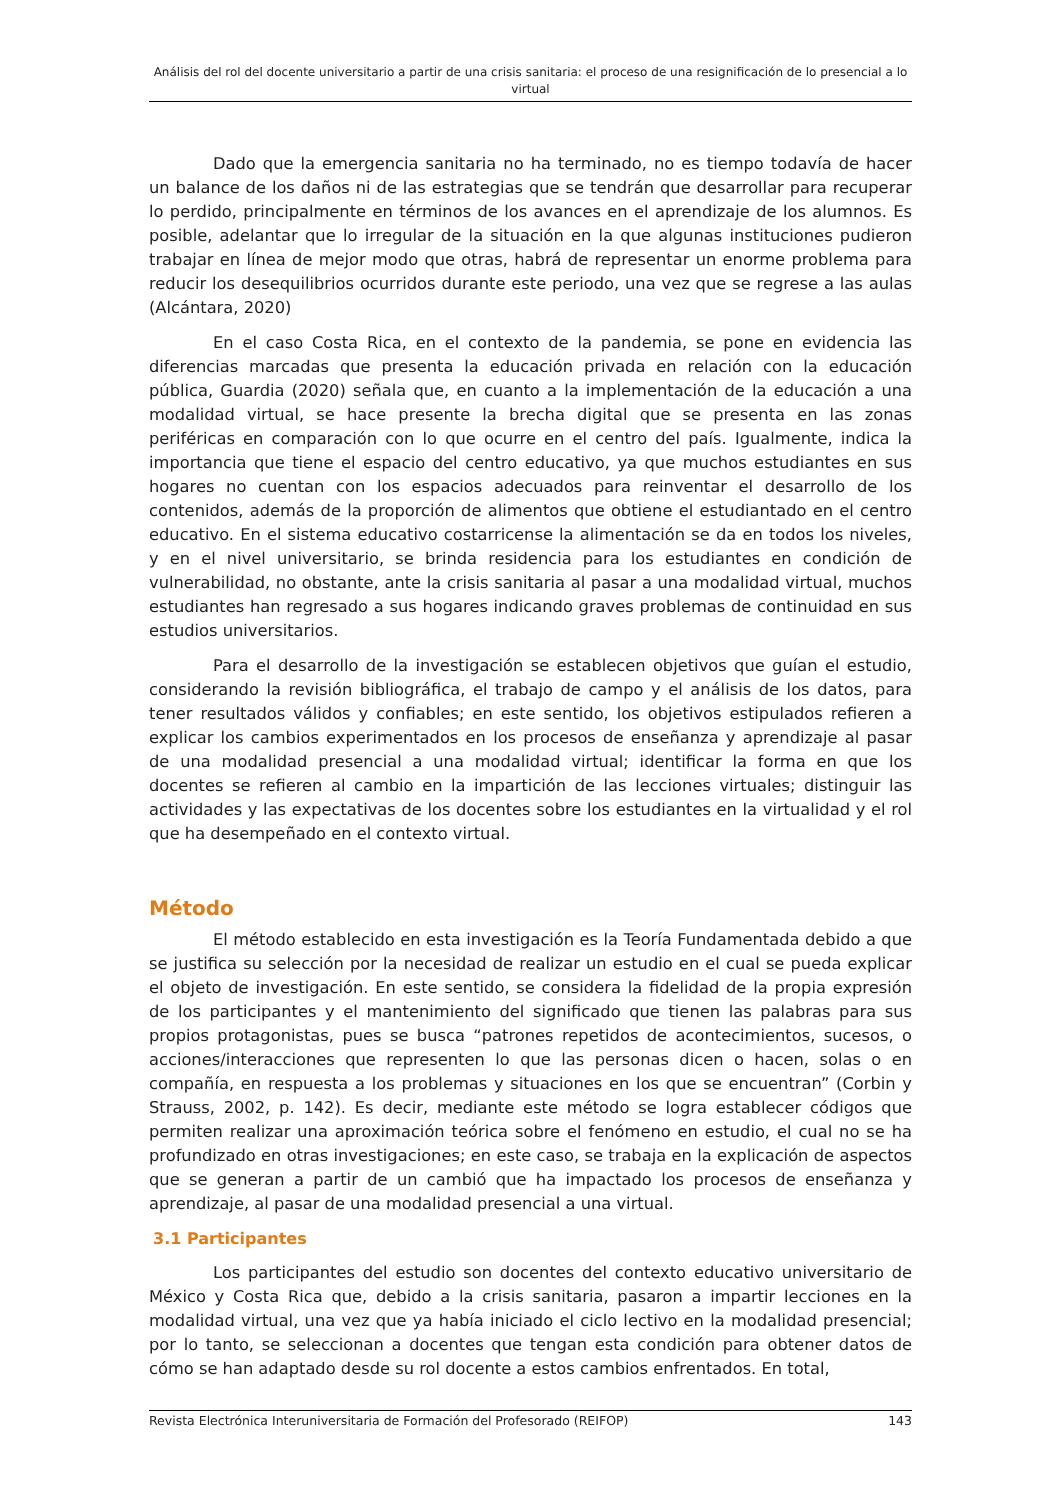Análisis del rol del docente universitario a partir de una crisis sanitaria: el proceso de una resignificación de lo presencial a lo virtual
Dado que la emergencia sanitaria no ha terminado, no es tiempo todavía de hacer un balance de los daños ni de las estrategias que se tendrán que desarrollar para recuperar lo perdido, principalmente en términos de los avances en el aprendizaje de los alumnos. Es posible, adelantar que lo irregular de la situación en la que algunas instituciones pudieron trabajar en línea de mejor modo que otras, habrá de representar un enorme problema para reducir los desequilibrios ocurridos durante este periodo, una vez que se regrese a las aulas (Alcántara, 2020)
En el caso Costa Rica, en el contexto de la pandemia, se pone en evidencia las diferencias marcadas que presenta la educación privada en relación con la educación pública, Guardia (2020) señala que, en cuanto a la implementación de la educación a una modalidad virtual, se hace presente la brecha digital que se presenta en las zonas periféricas en comparación con lo que ocurre en el centro del país. Igualmente, indica la importancia que tiene el espacio del centro educativo, ya que muchos estudiantes en sus hogares no cuentan con los espacios adecuados para reinventar el desarrollo de los contenidos, además de la proporción de alimentos que obtiene el estudiantado en el centro educativo. En el sistema educativo costarricense la alimentación se da en todos los niveles, y en el nivel universitario, se brinda residencia para los estudiantes en condición de vulnerabilidad, no obstante, ante la crisis sanitaria al pasar a una modalidad virtual, muchos estudiantes han regresado a sus hogares indicando graves problemas de continuidad en sus estudios universitarios.
Para el desarrollo de la investigación se establecen objetivos que guían el estudio, considerando la revisión bibliográfica, el trabajo de campo y el análisis de los datos, para tener resultados válidos y confiables; en este sentido, los objetivos estipulados refieren a explicar los cambios experimentados en los procesos de enseñanza y aprendizaje al pasar de una modalidad presencial a una modalidad virtual; identificar la forma en que los docentes se refieren al cambio en la impartición de las lecciones virtuales; distinguir las actividades y las expectativas de los docentes sobre los estudiantes en la virtualidad y el rol que ha desempeñado en el contexto virtual.
Método
El método establecido en esta investigación es la Teoría Fundamentada debido a que se justifica su selección por la necesidad de realizar un estudio en el cual se pueda explicar el objeto de investigación. En este sentido, se considera la fidelidad de la propia expresión de los participantes y el mantenimiento del significado que tienen las palabras para sus propios protagonistas, pues se busca “patrones repetidos de acontecimientos, sucesos, o acciones/interacciones que representen lo que las personas dicen o hacen, solas o en compañía, en respuesta a los problemas y situaciones en los que se encuentran” (Corbin y Strauss, 2002, p. 142). Es decir, mediante este método se logra establecer códigos que permiten realizar una aproximación teórica sobre el fenómeno en estudio, el cual no se ha profundizado en otras investigaciones; en este caso, se trabaja en la explicación de aspectos que se generan a partir de un cambió que ha impactado los procesos de enseñanza y aprendizaje, al pasar de una modalidad presencial a una virtual.
3.1 Participantes
Los participantes del estudio son docentes del contexto educativo universitario de México y Costa Rica que, debido a la crisis sanitaria, pasaron a impartir lecciones en la modalidad virtual, una vez que ya había iniciado el ciclo lectivo en la modalidad presencial; por lo tanto, se seleccionan a docentes que tengan esta condición para obtener datos de cómo se han adaptado desde su rol docente a estos cambios enfrentados. En total,
Revista Electrónica Interuniversitaria de Formación del Profesorado (REIFOP) 143